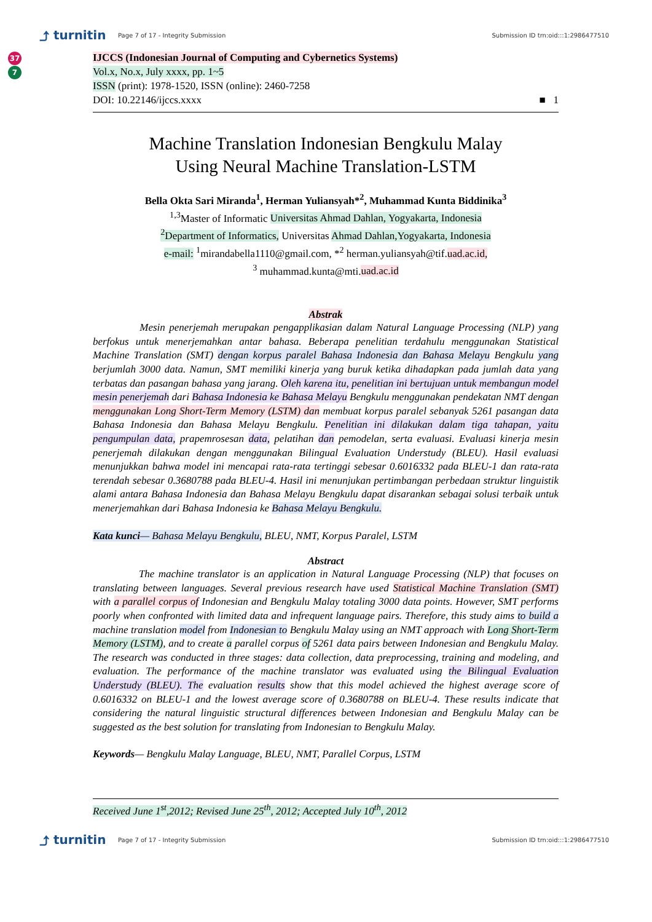⤴ turnitin Page 7 of 17 - Integrity Submission Submission ID trn:oid:::1:2986477510
37
7
IJCCS (Indonesian Journal of Computing and Cybernetics Systems)
Vol.x, No.x, July xxxx, pp. 1~5
ISSN (print): 1978-1520, ISSN (online): 2460-7258
DOI: 10.22146/ijccs.xxxx ■ 1
Machine Translation Indonesian Bengkulu Malay
Using Neural Machine Translation-LSTM
Bella Okta Sari Miranda<sup>1</sup>, Herman Yuliansyah*<sup>2</sup>, Muhammad Kunta Biddinika<sup>3</sup>
<sup>1,3</sup>Master of Informatic Universitas Ahmad Dahlan, Yogyakarta, Indonesia
<sup>2</sup> Department of Informatics, Universitas Ahmad Dahlan,Yogyakarta, Indonesia
e-mail: <sup>1</sup>mirandabella1110@gmail.com, *<sup>2</sup> herman.yuliansyah@tif.uad.ac.id,
<sup>3</sup> muhammad.kunta@mti.uad.ac.id
Abstrak
Mesin penerjemah merupakan pengapplikasian dalam Natural Language Processing (NLP) yang berfokus untuk menerjemahkan antar bahasa. Beberapa penelitian terdahulu menggunakan Statistical Machine Translation (SMT) dengan korpus paralel Bahasa Indonesia dan Bahasa Melayu Bengkulu yang berjumlah 3000 data. Namun, SMT memiliki kinerja yang buruk ketika dihadapkan pada jumlah data yang terbatas dan pasangan bahasa yang jarang. Oleh karena itu, penelitian ini bertujuan untuk membangun model mesin penerjemah dari Bahasa Indonesia ke Bahasa Melayu Bengkulu menggunakan pendekatan NMT dengan menggunakan Long Short-Term Memory (LSTM) dan membuat korpus paralel sebanyak 5261 pasangan data Bahasa Indonesia dan Bahasa Melayu Bengkulu. Penelitian ini dilakukan dalam tiga tahapan, yaitu pengumpulan data, prapemrosesan data, pelatihan dan pemodelan, serta evaluasi. Evaluasi kinerja mesin penerjemah dilakukan dengan menggunakan Bilingual Evaluation Understudy (BLEU). Hasil evaluasi menunjukkan bahwa model ini mencapai rata-rata tertinggi sebesar 0.6016332 pada BLEU-1 dan rata-rata terendah sebesar 0.3680788 pada BLEU-4. Hasil ini menunjukan pertimbangan perbedaan struktur linguistik alami antara Bahasa Indonesia dan Bahasa Melayu Bengkulu dapat disarankan sebagai solusi terbaik untuk menerjemahkan dari Bahasa Indonesia ke Bahasa Melayu Bengkulu.
Kata kunci— Bahasa Melayu Bengkulu, BLEU, NMT, Korpus Paralel, LSTM
Abstract
The machine translator is an application in Natural Language Processing (NLP) that focuses on translating between languages. Several previous research have used Statistical Machine Translation (SMT) with a parallel corpus of Indonesian and Bengkulu Malay totaling 3000 data points. However, SMT performs poorly when confronted with limited data and infrequent language pairs. Therefore, this study aims to build a machine translation model from Indonesian to Bengkulu Malay using an NMT approach with Long Short-Term Memory (LSTM), and to create a parallel corpus of 5261 data pairs between Indonesian and Bengkulu Malay. The research was conducted in three stages: data collection, data preprocessing, training and modeling, and evaluation. The performance of the machine translator was evaluated using the Bilingual Evaluation Understudy (BLEU). The evaluation results show that this model achieved the highest average score of 0.6016332 on BLEU-1 and the lowest average score of 0.3680788 on BLEU-4. These results indicate that considering the natural linguistic structural differences between Indonesian and Bengkulu Malay can be suggested as the best solution for translating from Indonesian to Bengkulu Malay.
Keywords— Bengkulu Malay Language, BLEU, NMT, Parallel Corpus, LSTM
Received June 1<sup>st</sup>,2012; Revised June 25<sup>th</sup>, 2012; Accepted July 10<sup>th</sup>, 2012
⤴ turnitin Page 7 of 17 - Integrity Submission Submission ID trn:oid:::1:2986477510